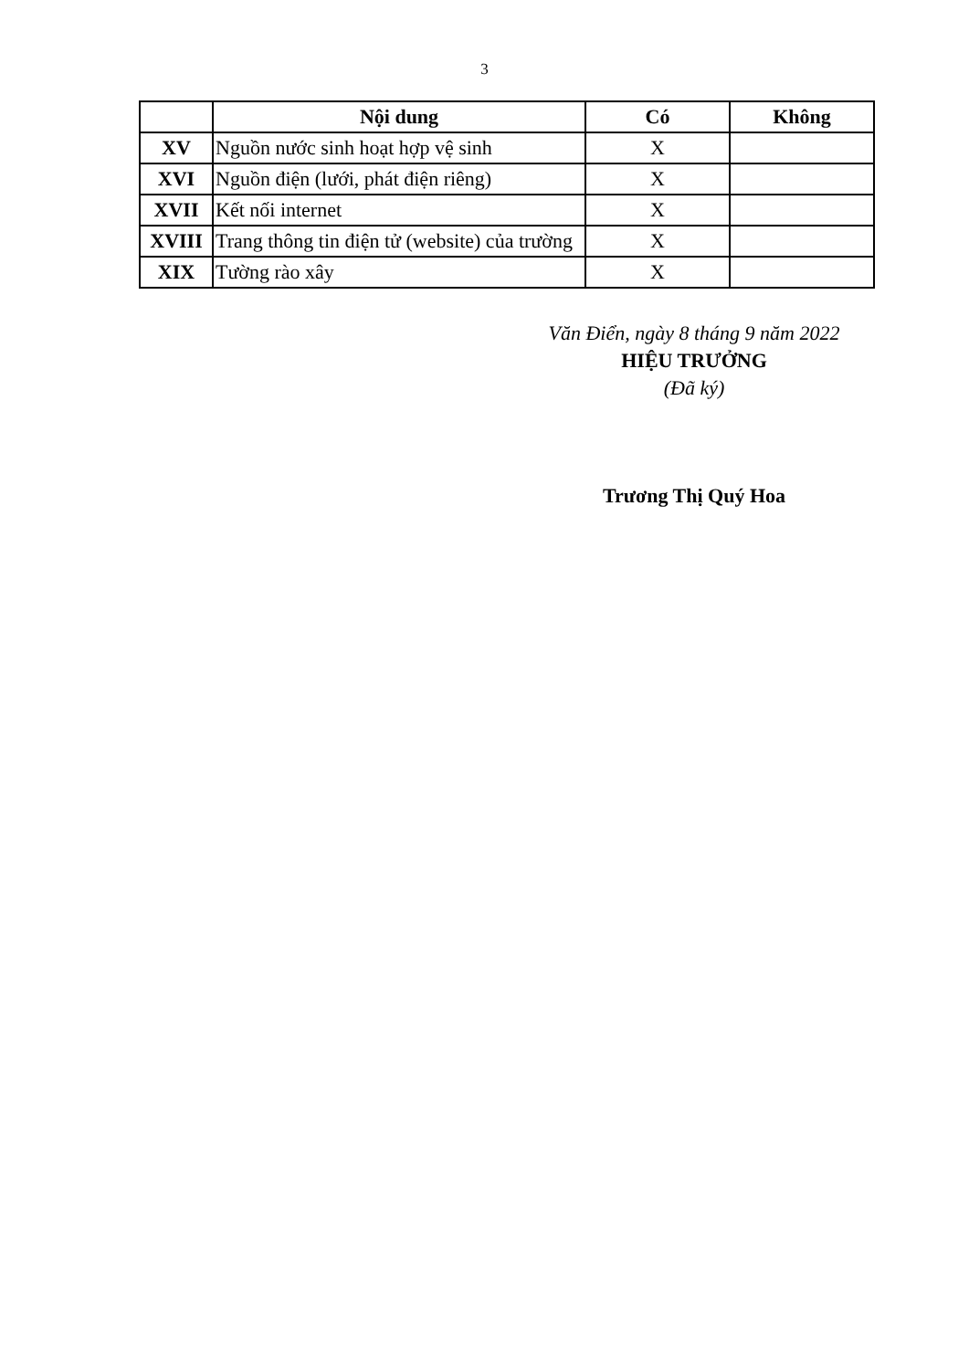3
| | Nội dung | Có | Không |
| --- | --- | --- | --- |
| XV | Nguồn nước sinh hoạt hợp vệ sinh | X | |
| XVI | Nguồn điện (lưới, phát điện riêng) | X | |
| XVII | Kết nối internet | X | |
| XVIII | Trang thông tin điện tử (website) của trường | X | |
| XIX | Tường rào xây | X | |
Văn Điển, ngày 8 tháng 9 năm 2022
HIỆU TRƯỞNG
(Đã ký)
Trương Thị Quý Hoa